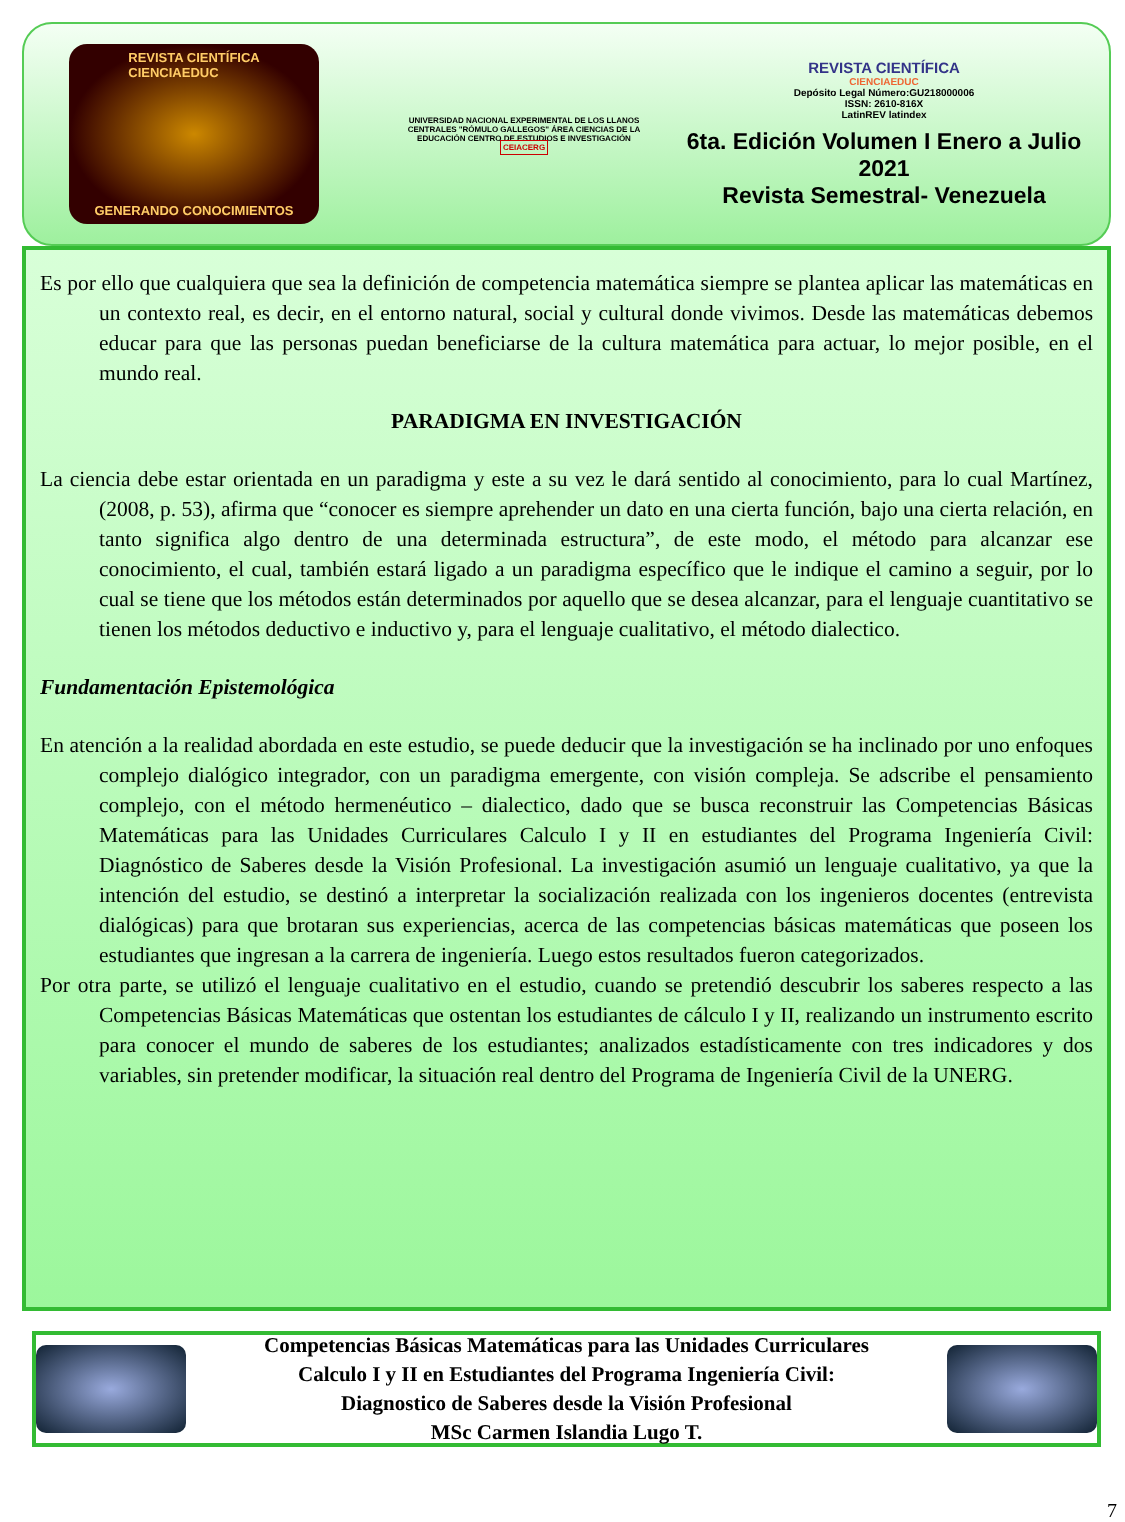REVISTA CIENTÍFICA
CIENCIAEDUC
GENERANDO CONOCIMIENTOS
UNIVERSIDAD NACIONAL EXPERIMENTAL DE LOS LLANOS CENTRALES "RÓMULO GALLEGOS" ÁREA CIENCIAS DE LA EDUCACIÓN CENTRO DE ESTUDIOS E INVESTIGACIÓN
CEIACERG
REVISTA CIENTÍFICA
CIENCIAEDUC
Depósito Legal Número:GU218000006
ISSN: 2610-816X
LatinREV latindex
6ta. Edición Volumen I Enero a Julio 2021
Revista Semestral- Venezuela
Es por ello que cualquiera que sea la definición de competencia matemática siempre se plantea aplicar las matemáticas en un contexto real, es decir, en el entorno natural, social y cultural donde vivimos. Desde las matemáticas debemos educar para que las personas puedan beneficiarse de la cultura matemática para actuar, lo mejor posible, en el mundo real.
PARADIGMA EN INVESTIGACIÓN
La ciencia debe estar orientada en un paradigma y este a su vez le dará sentido al conocimiento, para lo cual Martínez,(2008, p. 53), afirma que “conocer es siempre aprehender un dato en una cierta función, bajo una cierta relación, en tanto significa algo dentro de una determinada estructura”, de este modo, el método para alcanzar ese conocimiento, el cual, también estará ligado a un paradigma específico que le indique el camino a seguir, por lo cual se tiene que los métodos están determinados por aquello que se desea alcanzar, para el lenguaje cuantitativo se tienen los métodos deductivo e inductivo y, para el lenguaje cualitativo, el método dialectico.
Fundamentación Epistemológica
En atención a la realidad abordada en este estudio, se puede deducir que la investigación se ha inclinado por uno enfoques complejo dialógico integrador, con un paradigma emergente, con visión compleja. Se adscribe el pensamiento complejo, con el método hermenéutico – dialectico, dado que se busca reconstruir las Competencias Básicas Matemáticas para las Unidades Curriculares Calculo I y II en estudiantes del Programa Ingeniería Civil: Diagnóstico de Saberes desde la Visión Profesional. La investigación asumió un lenguaje cualitativo, ya que la intención del estudio, se destinó a interpretar la socialización realizada con los ingenieros docentes (entrevista dialógicas) para que brotaran sus experiencias, acerca de las competencias básicas matemáticas que poseen los estudiantes que ingresan a la carrera de ingeniería. Luego estos resultados fueron categorizados.
Por otra parte, se utilizó el lenguaje cualitativo en el estudio, cuando se pretendió descubrir los saberes respecto a las Competencias Básicas Matemáticas que ostentan los estudiantes de cálculo I y II, realizando un instrumento escrito para conocer el mundo de saberes de los estudiantes; analizados estadísticamente con tres indicadores y dos variables, sin pretender modificar, la situación real dentro del Programa de Ingeniería Civil de la UNERG.
Competencias Básicas Matemáticas para las Unidades Curriculares
Calculo I y II en Estudiantes del Programa Ingeniería Civil:
Diagnostico de Saberes desde la Visión Profesional
MSc Carmen Islandia Lugo T.
7